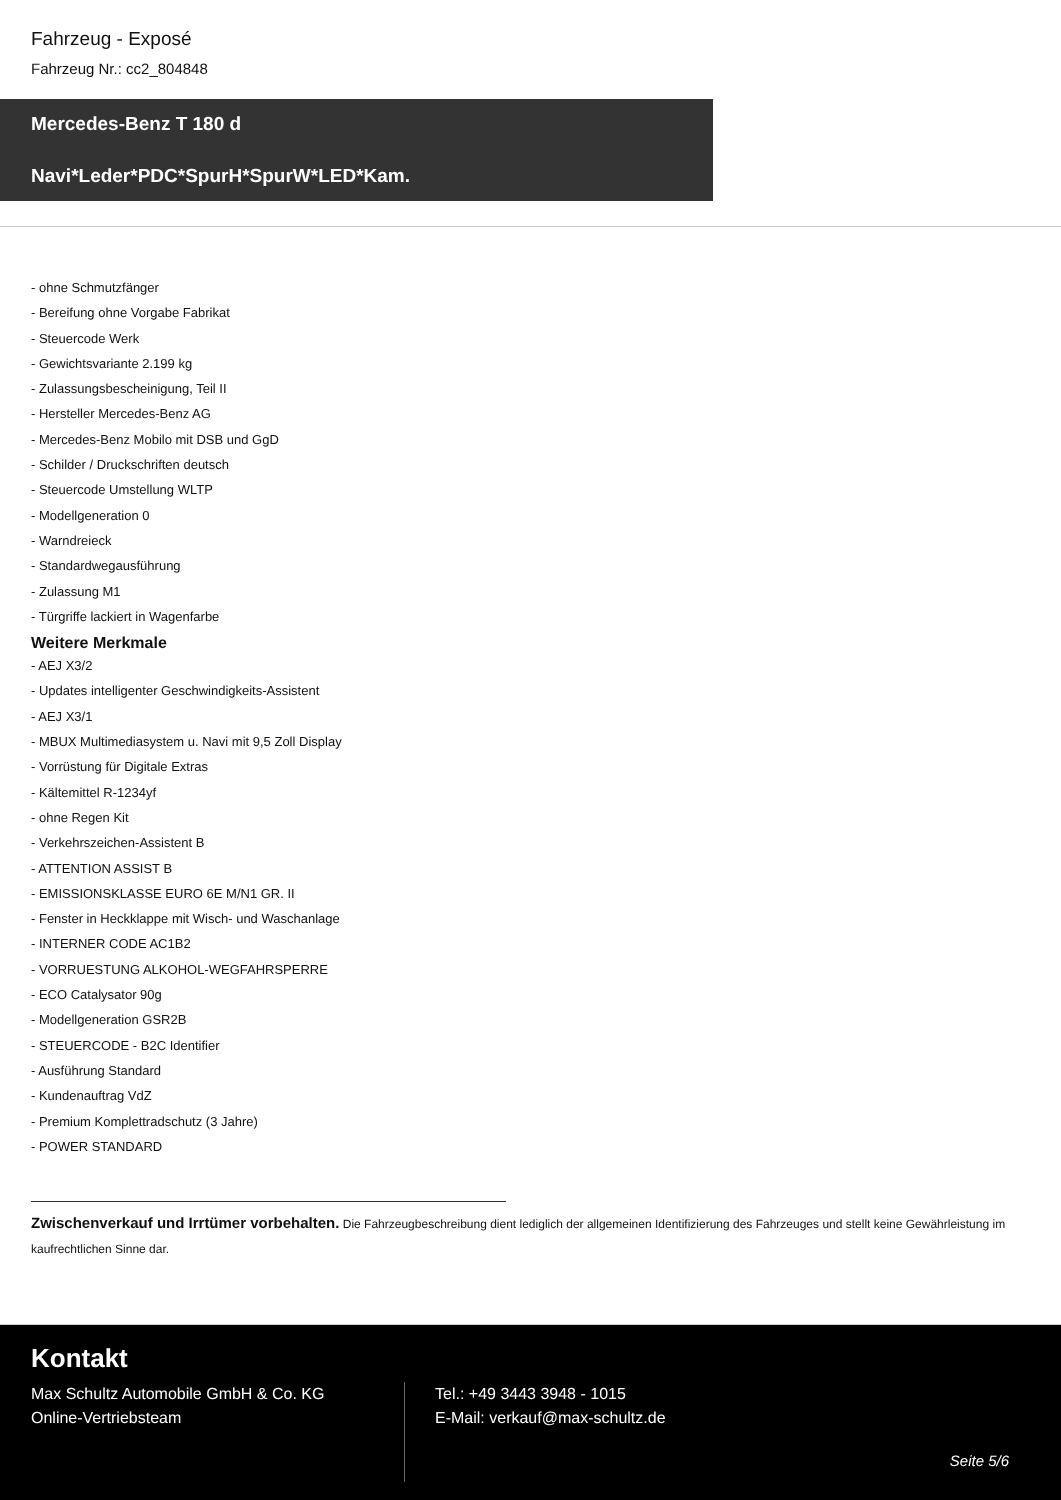Fahrzeug - Exposé
Fahrzeug Nr.: cc2_804848
Mercedes-Benz T 180 d
Navi*Leder*PDC*SpurH*SpurW*LED*Kam.
- ohne Schmutzfänger
- Bereifung ohne Vorgabe Fabrikat
- Steuercode Werk
- Gewichtsvariante 2.199 kg
- Zulassungsbescheinigung, Teil II
- Hersteller Mercedes-Benz AG
- Mercedes-Benz Mobilo mit DSB und GgD
- Schilder / Druckschriften deutsch
- Steuercode Umstellung WLTP
- Modellgeneration 0
- Warndreieck
- Standardwegausführung
- Zulassung M1
- Türgriffe lackiert in Wagenfarbe
Weitere Merkmale
- AEJ X3/2
- Updates intelligenter Geschwindigkeits-Assistent
- AEJ X3/1
- MBUX Multimediasystem u. Navi mit 9,5 Zoll Display
- Vorrüstung für Digitale Extras
- Kältemittel R-1234yf
- ohne Regen Kit
- Verkehrszeichen-Assistent B
- ATTENTION ASSIST B
- EMISSIONSKLASSE EURO 6E M/N1 GR. II
- Fenster in Heckklappe mit Wisch- und Waschanlage
- INTERNER CODE AC1B2
- VORRUESTUNG ALKOHOL-WEGFAHRSPERRE
- ECO Catalysator 90g
- Modellgeneration GSR2B
- STEUERCODE - B2C Identifier
- Ausführung Standard
- Kundenauftrag VdZ
- Premium Komplettradschutz (3 Jahre)
- POWER STANDARD
Zwischenverkauf und Irrtümer vorbehalten. Die Fahrzeugbeschreibung dient lediglich der allgemeinen Identifizierung des Fahrzeuges und stellt keine Gewährleistung im kaufrechtlichen Sinne dar.
Kontakt
Max Schultz Automobile GmbH & Co. KG
Online-Vertriebsteam
Tel.: +49 3443 3948 - 1015
E-Mail: verkauf@max-schultz.de
Seite 5/6